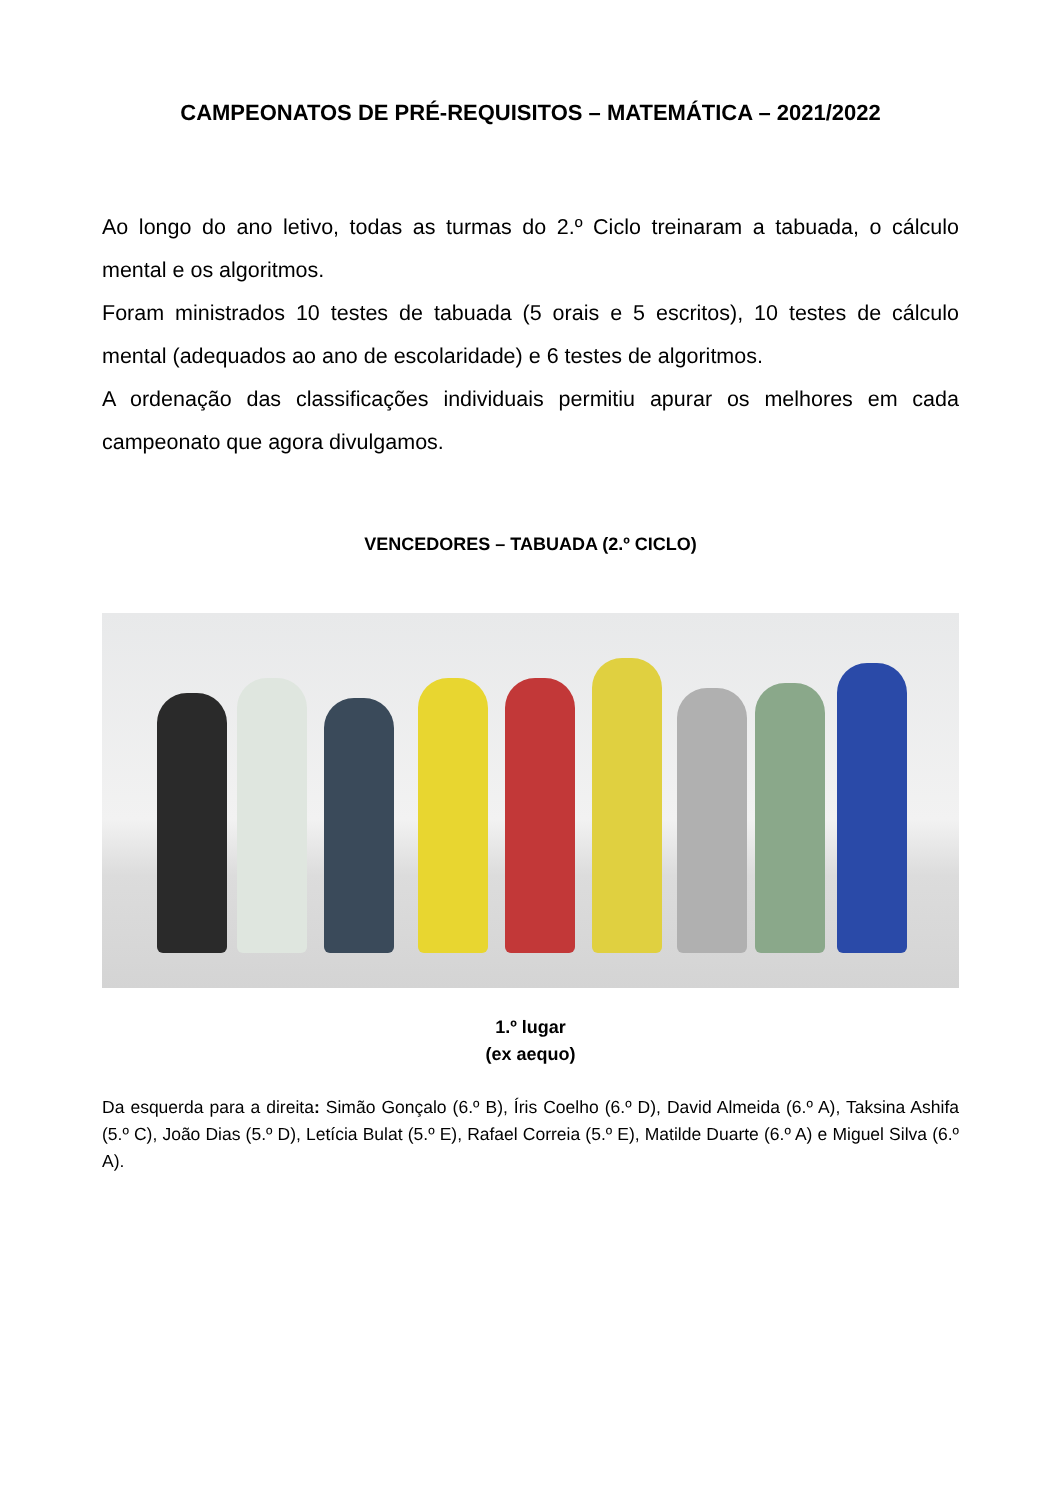CAMPEONATOS DE PRÉ-REQUISITOS – MATEMÁTICA – 2021/2022
Ao longo do ano letivo, todas as turmas do 2.º Ciclo treinaram a tabuada, o cálculo mental e os algoritmos.
Foram ministrados 10 testes de tabuada (5 orais e 5 escritos), 10 testes de cálculo mental (adequados ao ano de escolaridade) e 6 testes de algoritmos.
A ordenação das classificações individuais permitiu apurar os melhores em cada campeonato que agora divulgamos.
VENCEDORES – TABUADA (2.º CICLO)
1.º lugar
(ex aequo)
Da esquerda para a direita: Simão Gonçalo (6.º B), Íris Coelho (6.º D), David Almeida (6.º A), Taksina Ashifa (5.º C), João Dias (5.º D), Letícia Bulat (5.º E), Rafael Correia (5.º E), Matilde Duarte (6.º A) e Miguel Silva (6.º A).